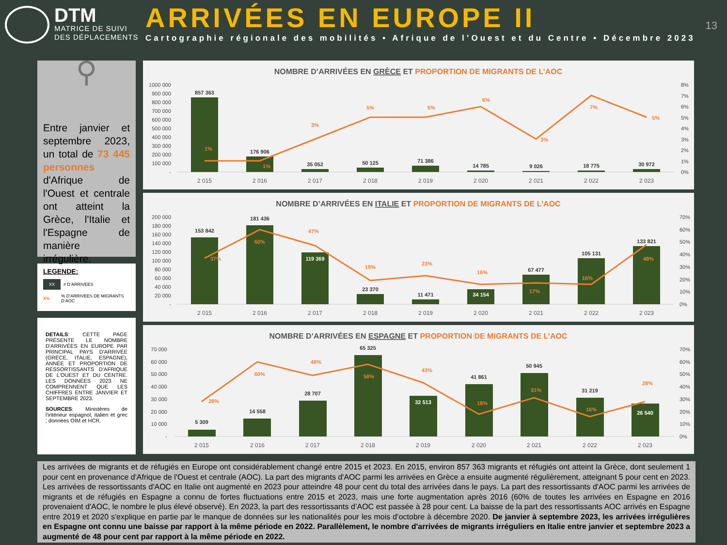DTM
MATRICE DE SUIVI
DES DÉPLACEMENTS
ARRIVÉES EN EUROPE II
Cartographie régionale des mobilités • Afrique de l’Ouest et du Centre • Décembre 2023
13
⚲
Entre janvier et septembre 2023, un total de 73 445 personnes d'Afrique de l'Ouest et centrale ont atteint la Grèce, l'Italie et l'Espagne de manière irrégulière.
LEGENDE:
XX # D’ARRIVEES
X%% D’ARRIVEES DE MIGRANTS D’AOC
DETAILS: CETTE PAGE PRÉSENTE LE NOMBRE D'ARRIVÉES EN EUROPE PAR PRINCIPAL PAYS D'ARRIVÉE (GRÈCE, ITALIE, ESPAGNE), ANNÉE ET PROPORTION DE RESSORTISSANTS D'AFRIQUE DE L'OUEST ET DU CENTRE. LES DONNÉES 2023 NE COMPRENNENT QUE LES CHIFFRES ENTRE JANVIER ET SEPTEMBRE 2023.
SOURCES: Ministères de l'intérieur espagnol, italien et grec ; données OIM et HCR.
NOMBRE D’ARRIVÉES EN GRÈCE ET PROPORTION DE MIGRANTS DE L’AOC
1000 000
900 000
800 000
700 000
600 000
500 000
400 000
300 000
200 000
100 000
-
8%
7%
6%
5%
4%
3%
2%
1%
0%
857 363
176 906
35 052
50 125
71 386
14 785
9 026
18 775
30 972
1%
1%
3%
5%
5%
6%
3%
7%
5%
2 015
2 016
2 017
2 018
2 019
2 020
2 021
2 022
2 023
NOMBRE D’ARRIVÉES EN ITALIE ET PROPORTION DE MIGRANTS DE L’AOC
200 000
180 000
160 000
140 000
120 000
100 000
80 000
60 000
40 000
20 000
-
70%
60%
50%
40%
30%
20%
10%
0%
153 842
181 436
119 369
23 370
11 471
34 154
67 477
105 131
133 821
37%
60%
47%
19%
23%
16%
17%
16%
48%
2 015
2 016
2 017
2 018
2 019
2 020
2 021
2 022
2 023
NOMBRE D’ARRIVÉES EN ESPAGNE ET PROPORTION DE MIGRANTS DE L’AOC
70 000
60 000
50 000
40 000
30 000
20 000
10 000
-
70%
60%
50%
40%
30%
20%
10%
0%
5 309
14 558
28 707
65 325
32 513
41 861
50 945
31 219
26 540
28%
60%
49%
58%
43%
18%
31%
16%
28%
2 015
2 016
2 017
2 018
2 019
2 020
2 021
2 022
2 023
Les arrivées de migrants et de réfugiés en Europe ont considérablement changé entre 2015 et 2023. En 2015, environ 857 363 migrants et réfugiés ont atteint la Grèce, dont seulement 1 pour cent en provenance d'Afrique de l'Ouest et centrale (AOC). La part des migrants d'AOC parmi les arrivées en Grèce a ensuite augmenté régulièrement, atteignant 5 pour cent en 2023. Les arrivées de ressortissants d'AOC en Italie ont augmenté en 2023 pour atteindre 48 pour cent du total des arrivées dans le pays. La part des ressortissants d'AOC parmi les arrivées de migrants et de réfugiés en Espagne a connu de fortes fluctuations entre 2015 et 2023, mais une forte augmentation après 2016 (60% de toutes les arrivées en Espagne en 2016 provenaient d'AOC, le nombre le plus élevé observé). En 2023, la part des ressortissants d’AOC est passée à 28 pour cent. La baisse de la part des ressortissants AOC arrivés en Espagne entre 2019 et 2020 s'explique en partie par le manque de données sur les nationalités pour les mois d’octobre à décembre 2020. De janvier à septembre 2023, les arrivées irrégulières en Espagne ont connu une baisse par rapport à la même période en 2022. Parallèlement, le nombre d'arrivées de migrants irréguliers en Italie entre janvier et septembre 2023 a augmenté de 48 pour cent par rapport à la même période en 2022.